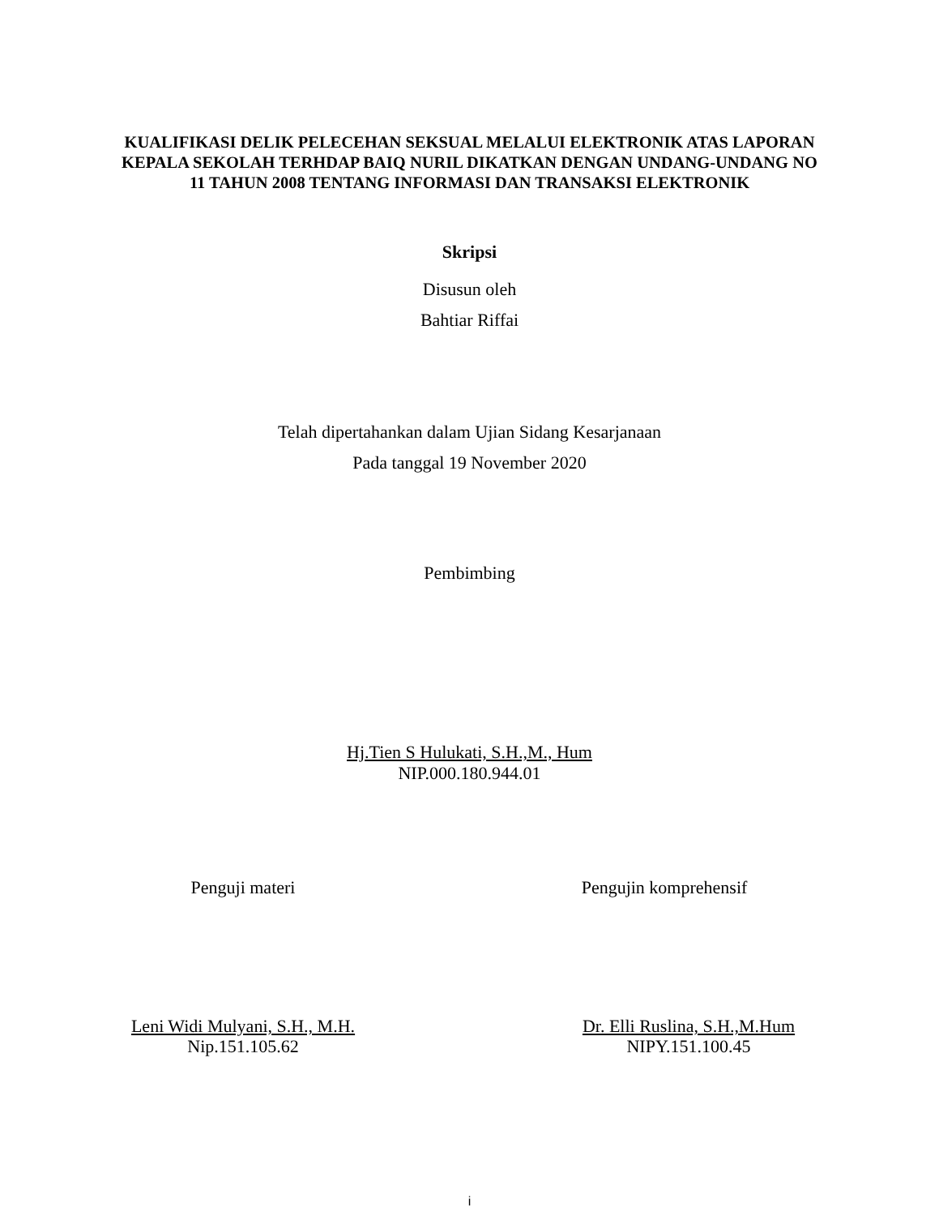KUALIFIKASI DELIK PELECEHAN SEKSUAL MELALUI ELEKTRONIK ATAS LAPORAN KEPALA SEKOLAH TERHDAP BAIQ NURIL DIKATKAN DENGAN UNDANG-UNDANG NO 11 TAHUN 2008 TENTANG INFORMASI DAN TRANSAKSI ELEKTRONIK
Skripsi
Disusun oleh
Bahtiar Riffai
Telah dipertahankan dalam Ujian Sidang Kesarjanaan
Pada tanggal 19 November 2020
Pembimbing
Hj.Tien S Hulukati, S.H.,M., Hum
NIP.000.180.944.01
Penguji materi Pengujin komprehensif
Leni Widi Mulyani, S.H., M.H.
Nip.151.105.62
Dr. Elli Ruslina, S.H.,M.Hum
NIPY.151.100.45
i